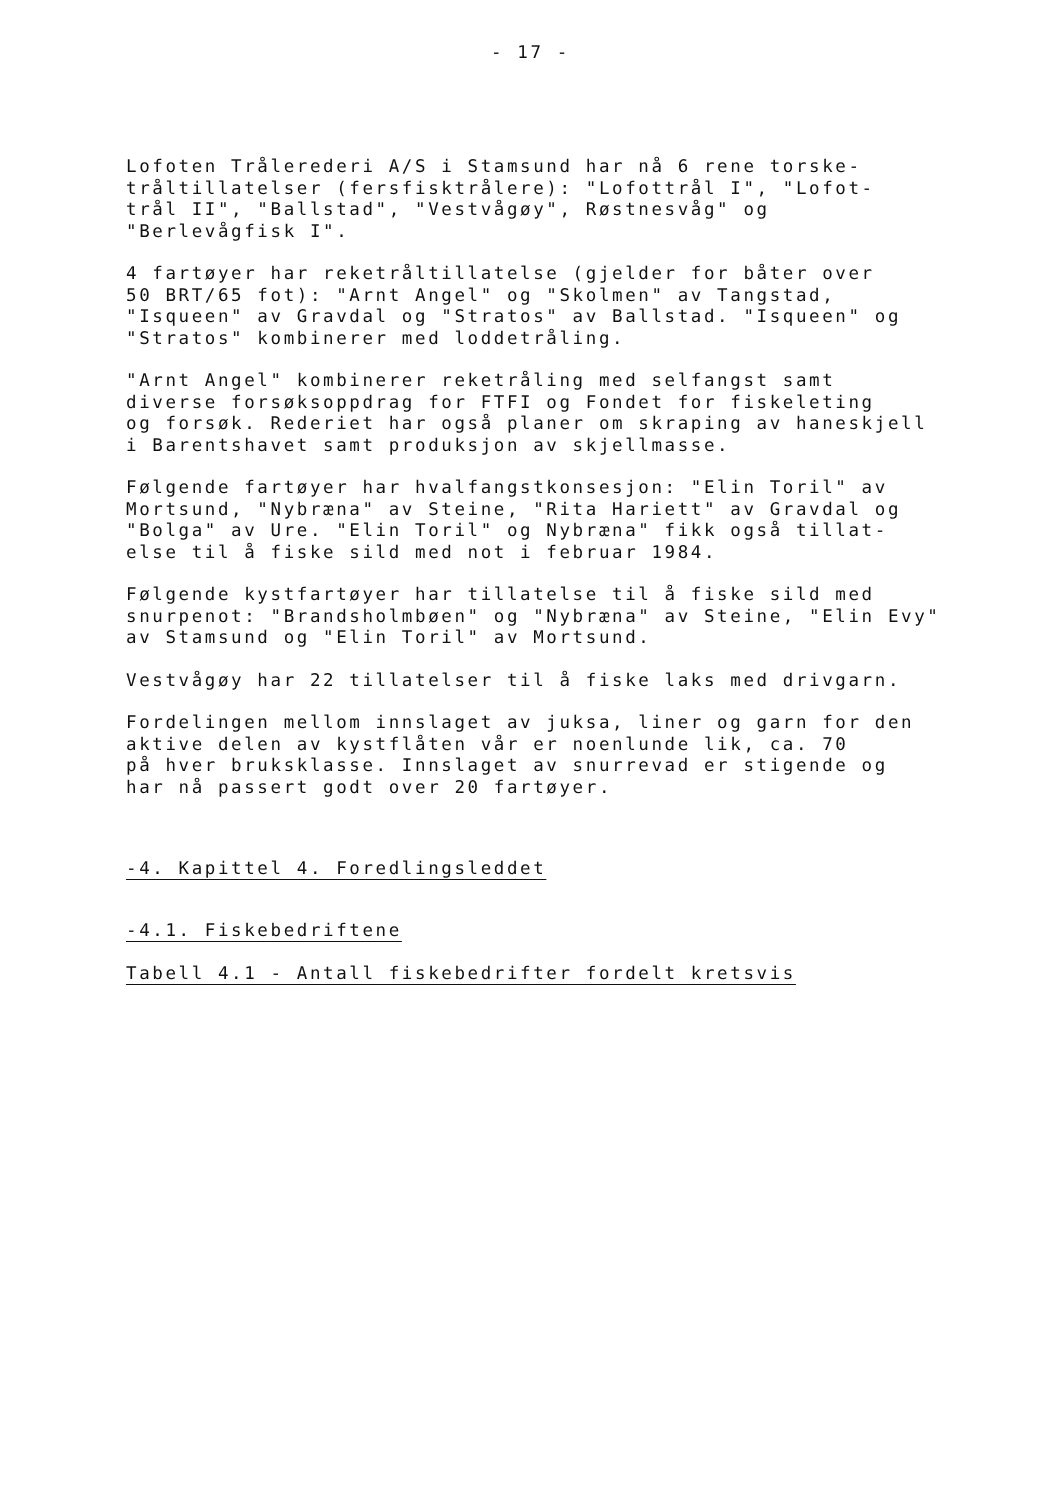- 17 -
Lofoten Trålerederi A/S i Stamsund har nå 6 rene torske- tråltillatelser (fersfisktrålere): "Lofottrål I", "Lofot- trål II", "Ballstad", "Vestvågøy", Røstnesvåg" og "Berlevågfisk I".
4 fartøyer har reketråltillatelse (gjelder for båter over 50 BRT/65 fot): "Arnt Angel" og "Skolmen" av Tangstad, "Isqueen" av Gravdal og "Stratos" av Ballstad. "Isqueen" og "Stratos" kombinerer med loddetråling.
"Arnt Angel" kombinerer reketråling med selfangst samt diverse forsøksoppdrag for FTFI og Fondet for fiskeleting og forsøk. Rederiet har også planer om skraping av haneskjell i Barentshavet samt produksjon av skjellmasse.
Følgende fartøyer har hvalfangstkonsesjon: "Elin Toril" av Mortsund, "Nybræna" av Steine, "Rita Hariett" av Gravdal og "Bolga" av Ure. "Elin Toril" og Nybræna" fikk også tillat- else til å fiske sild med not i februar 1984.
Følgende kystfartøyer har tillatelse til å fiske sild med snurpenot: "Brandsholmbøen" og "Nybræna" av Steine, "Elin Evy" av Stamsund og "Elin Toril" av Mortsund.
Vestvågøy har 22 tillatelser til å fiske laks med drivgarn.
Fordelingen mellom innslaget av juksa, liner og garn for den aktive delen av kystflåten vår er noenlunde lik, ca. 70 på hver bruksklasse. Innslaget av snurrevad er stigende og har nå passert godt over 20 fartøyer.
-4. Kapittel 4. Foredlingsleddet
-4.1. Fiskebedriftene
Tabell 4.1 - Antall fiskebedrifter fordelt kretsvis